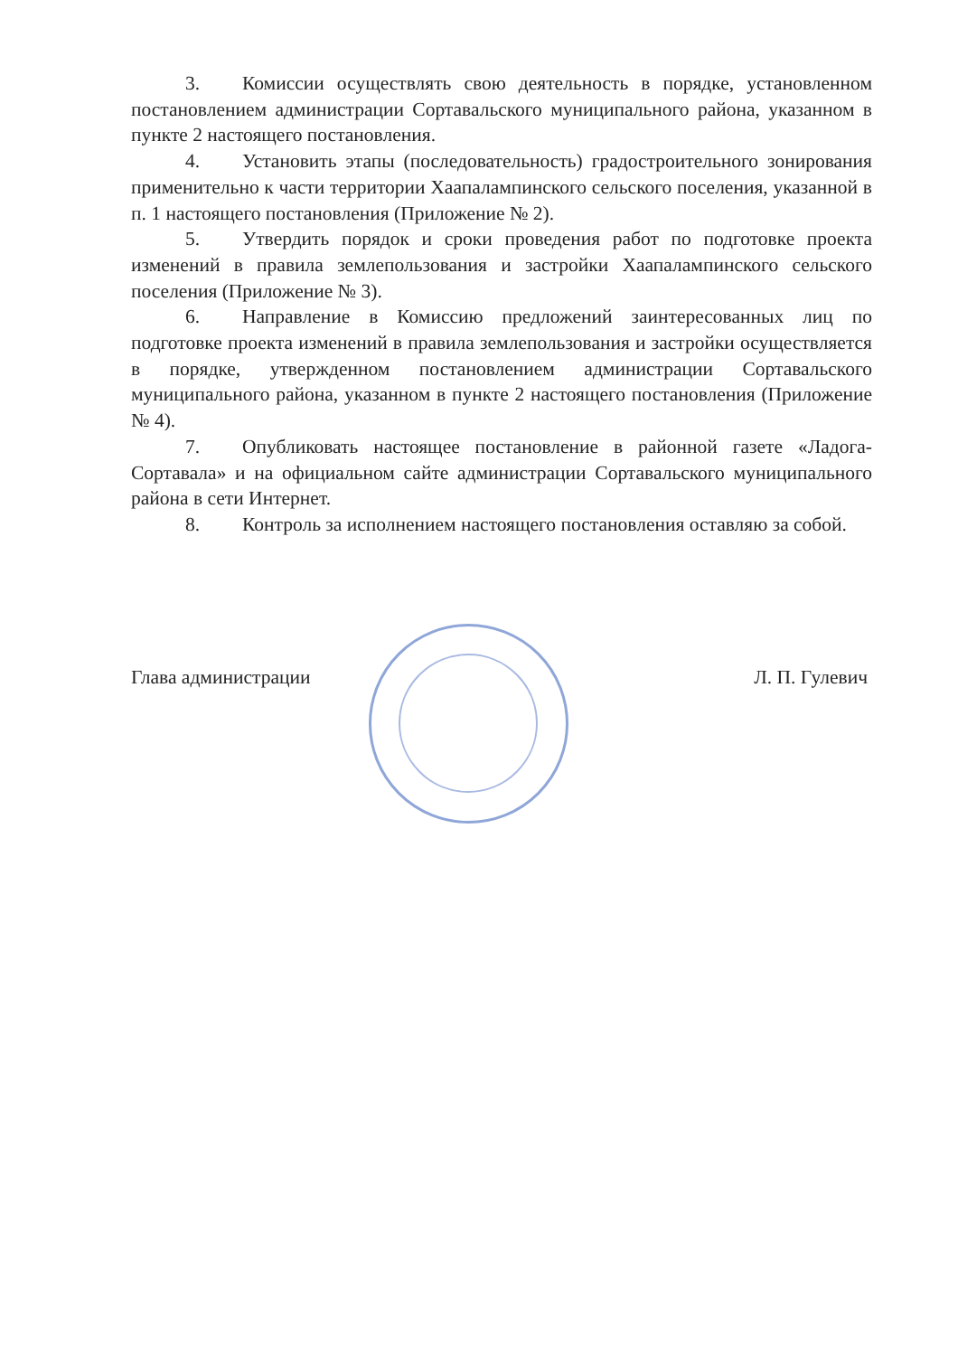3. Комиссии осуществлять свою деятельность в порядке, установленном постановлением администрации Сортавальского муниципального района, указанном в пункте 2 настоящего постановления.
4. Установить этапы (последовательность) градостроительного зонирования применительно к части территории Хаапалампинского сельского поселения, указанной в п. 1 настоящего постановления (Приложение № 2).
5. Утвердить порядок и сроки проведения работ по подготовке проекта изменений в правила землепользования и застройки Хаапалампинского сельского поселения (Приложение № 3).
6. Направление в Комиссию предложений заинтересованных лиц по подготовке проекта изменений в правила землепользования и застройки осуществляется в порядке, утвержденном постановлением администрации Сортавальского муниципального района, указанном в пункте 2 настоящего постановления (Приложение № 4).
7. Опубликовать настоящее постановление в районной газете «Ладога-Сортавала» и на официальном сайте администрации Сортавальского муниципального района в сети Интернет.
8. Контроль за исполнением настоящего постановления оставляю за собой.
Глава администрации Л. П. Гулевич